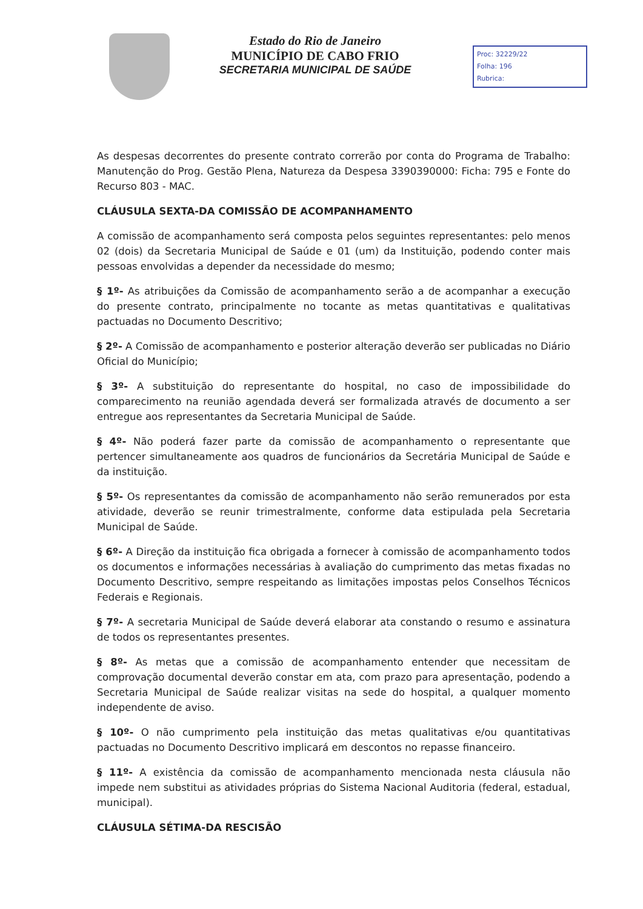Estado do Rio de Janeiro
MUNICÍPIO DE CABO FRIO
SECRETARIA MUNICIPAL DE SAÚDE
Proc: 32229/22
Folha: 196
Rubrica:
As despesas decorrentes do presente contrato correrão por conta do Programa de Trabalho: Manutenção do Prog. Gestão Plena, Natureza da Despesa 3390390000: Ficha: 795 e Fonte do Recurso 803 - MAC.
CLÁUSULA SEXTA-DA COMISSÃO DE ACOMPANHAMENTO
A comissão de acompanhamento será composta pelos seguintes representantes: pelo menos 02 (dois) da Secretaria Municipal de Saúde e 01 (um) da Instituição, podendo conter mais pessoas envolvidas a depender da necessidade do mesmo;
§ 1º- As atribuições da Comissão de acompanhamento serão a de acompanhar a execução do presente contrato, principalmente no tocante as metas quantitativas e qualitativas pactuadas no Documento Descritivo;
§ 2º- A Comissão de acompanhamento e posterior alteração deverão ser publicadas no Diário Oficial do Município;
§ 3º- A substituição do representante do hospital, no caso de impossibilidade do comparecimento na reunião agendada deverá ser formalizada através de documento a ser entregue aos representantes da Secretaria Municipal de Saúde.
§ 4º- Não poderá fazer parte da comissão de acompanhamento o representante que pertencer simultaneamente aos quadros de funcionários da Secretária Municipal de Saúde e da instituição.
§ 5º- Os representantes da comissão de acompanhamento não serão remunerados por esta atividade, deverão se reunir trimestralmente, conforme data estipulada pela Secretaria Municipal de Saúde.
§ 6º- A Direção da instituição fica obrigada a fornecer à comissão de acompanhamento todos os documentos e informações necessárias à avaliação do cumprimento das metas fixadas no Documento Descritivo, sempre respeitando as limitações impostas pelos Conselhos Técnicos Federais e Regionais.
§ 7º- A secretaria Municipal de Saúde deverá elaborar ata constando o resumo e assinatura de todos os representantes presentes.
§ 8º- As metas que a comissão de acompanhamento entender que necessitam de comprovação documental deverão constar em ata, com prazo para apresentação, podendo a Secretaria Municipal de Saúde realizar visitas na sede do hospital, a qualquer momento independente de aviso.
§ 10º- O não cumprimento pela instituição das metas qualitativas e/ou quantitativas pactuadas no Documento Descritivo implicará em descontos no repasse financeiro.
§ 11º- A existência da comissão de acompanhamento mencionada nesta cláusula não impede nem substitui as atividades próprias do Sistema Nacional Auditoria (federal, estadual, municipal).
CLÁUSULA SÉTIMA-DA RESCISÃO